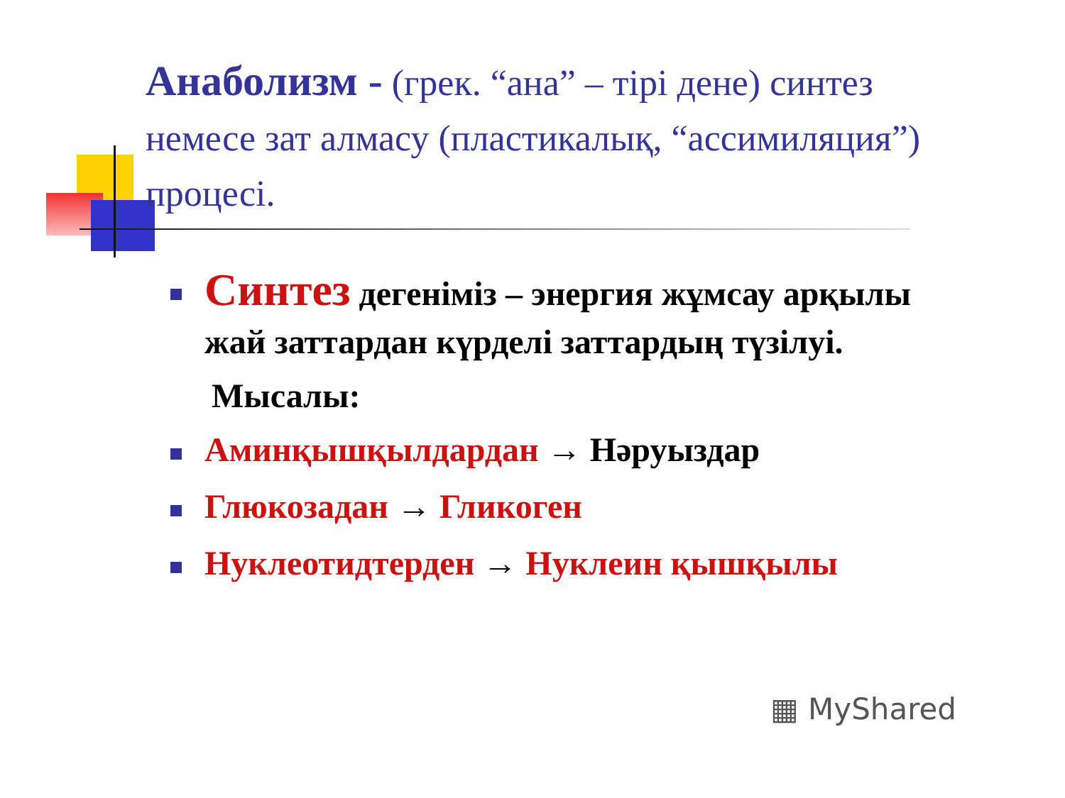Анаболизм - (грек. “ана” – тірі дене) синтез немесе зат алмасу (пластикалық, “ассимиляция”) процесі.
Синтез дегеніміз – энергия жұмсау арқылы жай заттардан күрделі заттардың түзілуі.
Мысалы:
Аминқышқылдардан → Нәруыздар
Глюкозадан → Гликоген
Нуклеотидтерден → Нуклеин қышқылы
▦ MyShared